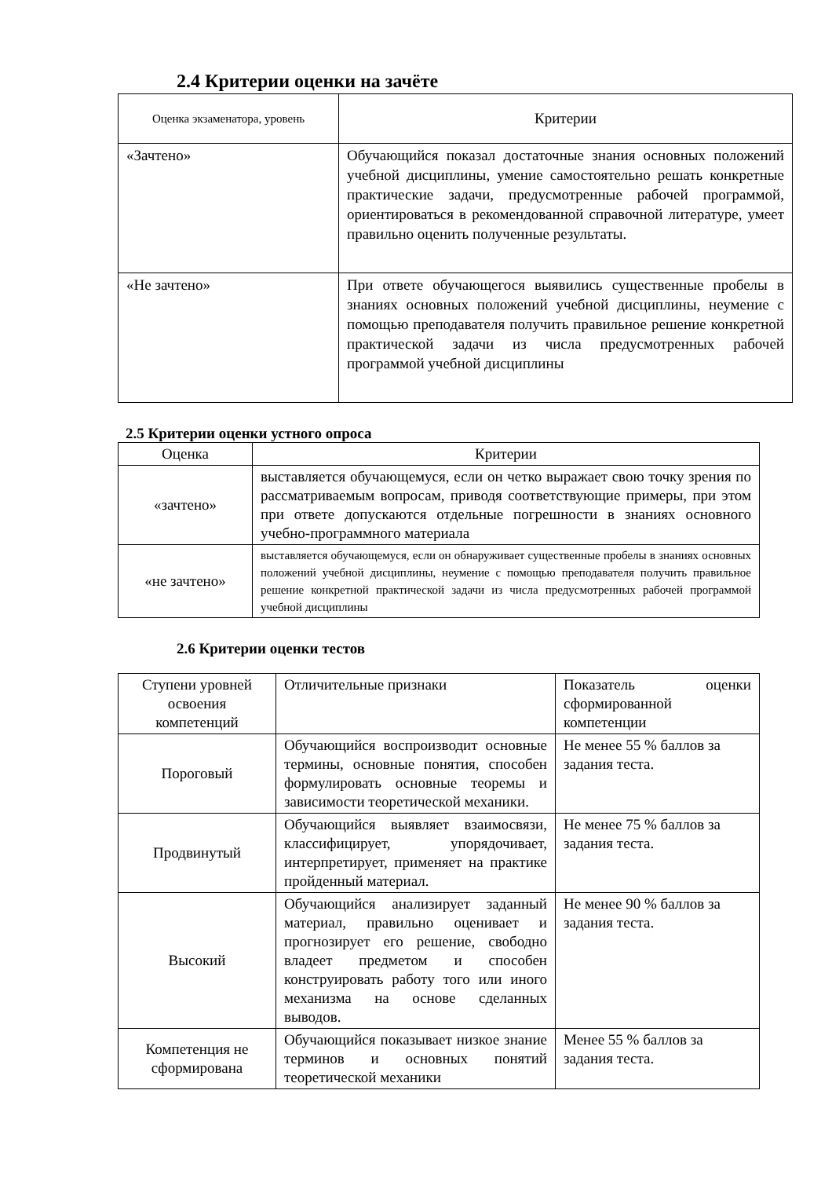2.4 Критерии оценки на зачёте
| Оценка экзаменатора, уровень | Критерии |
| --- | --- |
| «Зачтено» | Обучающийся показал достаточные знания основных положений учебной дисциплины, умение самостоятельно решать конкретные практические задачи, предусмотренные рабочей программой, ориентироваться в рекомендованной справочной литературе, умеет правильно оценить полученные результаты. |
| «Не зачтено» | При ответе обучающегося выявились существенные пробелы в знаниях основных положений учебной дисциплины, неумение с помощью преподавателя получить правильное решение конкретной практической задачи из числа предусмотренных рабочей программой учебной дисциплины |
2.5 Критерии оценки устного опроса
| Оценка | Критерии |
| --- | --- |
| «зачтено» | выставляется обучающемуся, если он четко выражает свою точку зрения по рассматриваемым вопросам, приводя соответствующие примеры, при этом при ответе допускаются отдельные погрешности в знаниях основного учебно-программного материала |
| «не зачтено» | выставляется обучающемуся, если он обнаруживает существенные пробелы в знаниях основных положений учебной дисциплины, неумение с помощью преподавателя получить правильное решение конкретной практической задачи из числа предусмотренных рабочей программой учебной дисциплины |
2.6 Критерии оценки тестов
| Ступени уровней освоения компетенций | Отличительные признаки | Показатель оценки сформированной компетенции |
| Пороговый | Обучающийся воспроизводит основные термины, основные понятия, способен формулировать основные теоремы и зависимости теоретической механики. | Не менее 55 % баллов за задания теста. |
| Продвинутый | Обучающийся выявляет взаимосвязи, классифицирует, упорядочивает, интерпретирует, применяет на практике пройденный материал. | Не менее 75 % баллов за задания теста. |
| Высокий | Обучающийся анализирует заданный материал, правильно оценивает и прогнозирует его решение, свободно владеет предметом и способен конструировать работу того или иного механизма на основе сделанных выводов. | Не менее 90 % баллов за задания теста. |
| Компетенция не сформирована | Обучающийся показывает низкое знание терминов и основных понятий теоретической механики | Менее 55 % баллов за задания теста. |